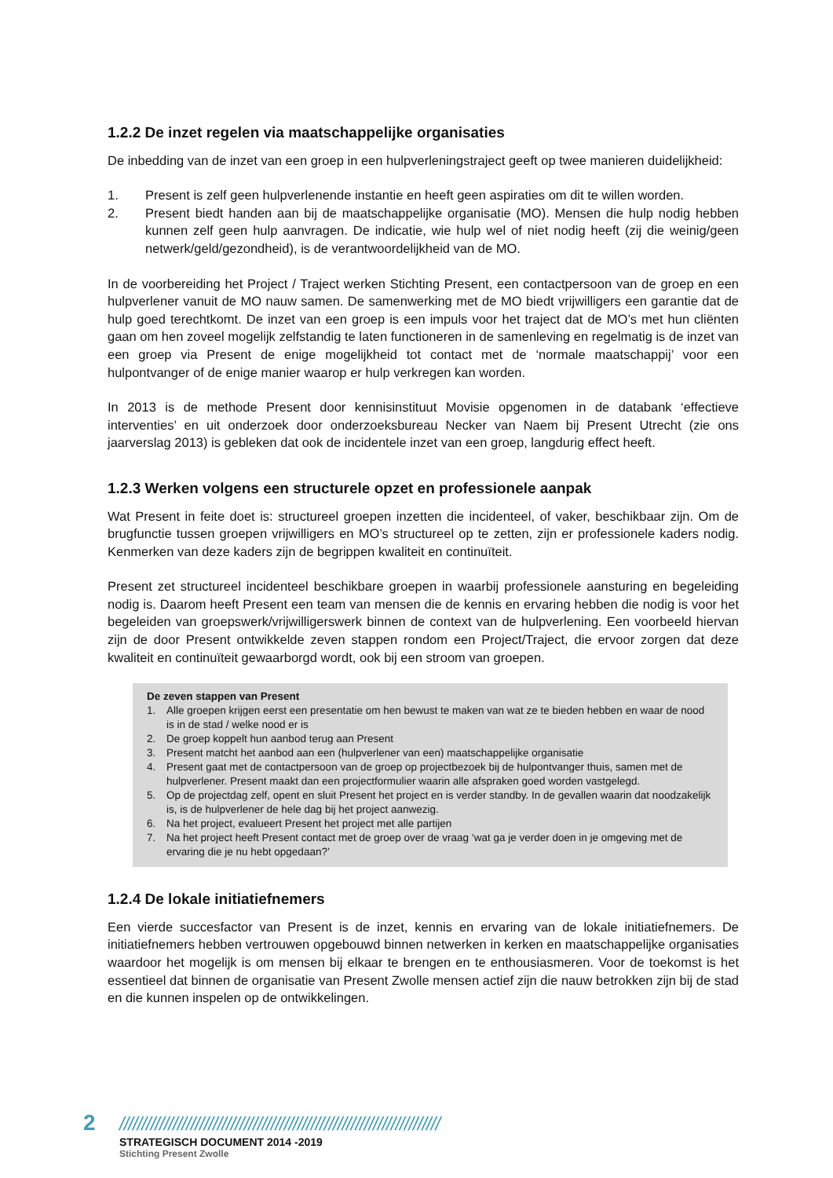1.2.2 De inzet regelen via maatschappelijke organisaties
De inbedding van de inzet van een groep in een hulpverleningstraject geeft op twee manieren duidelijkheid:
1. Present is zelf geen hulpverlenende instantie en heeft geen aspiraties om dit te willen worden.
2. Present biedt handen aan bij de maatschappelijke organisatie (MO). Mensen die hulp nodig hebben kunnen zelf geen hulp aanvragen. De indicatie, wie hulp wel of niet nodig heeft (zij die weinig/geen netwerk/geld/gezondheid), is de verantwoordelijkheid van de MO.
In de voorbereiding het Project / Traject werken Stichting Present, een contactpersoon van de groep en een hulpverlener vanuit de MO nauw samen. De samenwerking met de MO biedt vrijwilligers een garantie dat de hulp goed terechtkomt. De inzet van een groep is een impuls voor het traject dat de MO’s met hun cliënten gaan om hen zoveel mogelijk zelfstandig te laten functioneren in de samenleving en regelmatig is de inzet van een groep via Present de enige mogelijkheid tot contact met de ‘normale maatschappij’ voor een hulpontvanger of de enige manier waarop er hulp verkregen kan worden.
In 2013 is de methode Present door kennisinstituut Movisie opgenomen in de databank ‘effectieve interventies’ en uit onderzoek door onderzoeksbureau Necker van Naem bij Present Utrecht (zie ons jaarverslag 2013) is gebleken dat ook de incidentele inzet van een groep, langdurig effect heeft.
1.2.3 Werken volgens een structurele opzet en professionele aanpak
Wat Present in feite doet is: structureel groepen inzetten die incidenteel, of vaker, beschikbaar zijn. Om de brugfunctie tussen groepen vrijwilligers en MO’s structureel op te zetten, zijn er professionele kaders nodig. Kenmerken van deze kaders zijn de begrippen kwaliteit en continuïteit.
Present zet structureel incidenteel beschikbare groepen in waarbij professionele aansturing en begeleiding nodig is. Daarom heeft Present een team van mensen die de kennis en ervaring hebben die nodig is voor het begeleiden van groepswerk/vrijwilligerswerk binnen de context van de hulpverlening. Een voorbeeld hiervan zijn de door Present ontwikkelde zeven stappen rondom een Project/Traject, die ervoor zorgen dat deze kwaliteit en continuïteit gewaarborgd wordt, ook bij een stroom van groepen.
De zeven stappen van Present
1. Alle groepen krijgen eerst een presentatie om hen bewust te maken van wat ze te bieden hebben en waar de nood is in de stad / welke nood er is
2. De groep koppelt hun aanbod terug aan Present
3. Present matcht het aanbod aan een (hulpverlener van een) maatschappelijke organisatie
4. Present gaat met de contactpersoon van de groep op projectbezoek bij de hulpontvanger thuis, samen met de hulpverlener. Present maakt dan een projectformulier waarin alle afspraken goed worden vastgelegd.
5. Op de projectdag zelf, opent en sluit Present het project en is verder standby. In de gevallen waarin dat noodzakelijk is, is de hulpverlener de hele dag bij het project aanwezig.
6. Na het project, evalueert Present het project met alle partijen
7. Na het project heeft Present contact met de groep over de vraag ‘wat ga je verder doen in je omgeving met de ervaring die je nu hebt opgedaan?’
1.2.4 De lokale initiatiefnemers
Een vierde succesfactor van Present is de inzet, kennis en ervaring van de lokale initiatiefnemers. De initiatiefnemers hebben vertrouwen opgebouwd binnen netwerken in kerken en maatschappelijke organisaties waardoor het mogelijk is om mensen bij elkaar te brengen en te enthousiasmeren. Voor de toekomst is het essentieel dat binnen de organisatie van Present Zwolle mensen actief zijn die nauw betrokken zijn bij de stad en die kunnen inspelen op de ontwikkelingen.
2 ////////////////////////////////////////////////////////////////////////
STRATEGISCH DOCUMENT 2014 -2019
Stichting Present Zwolle